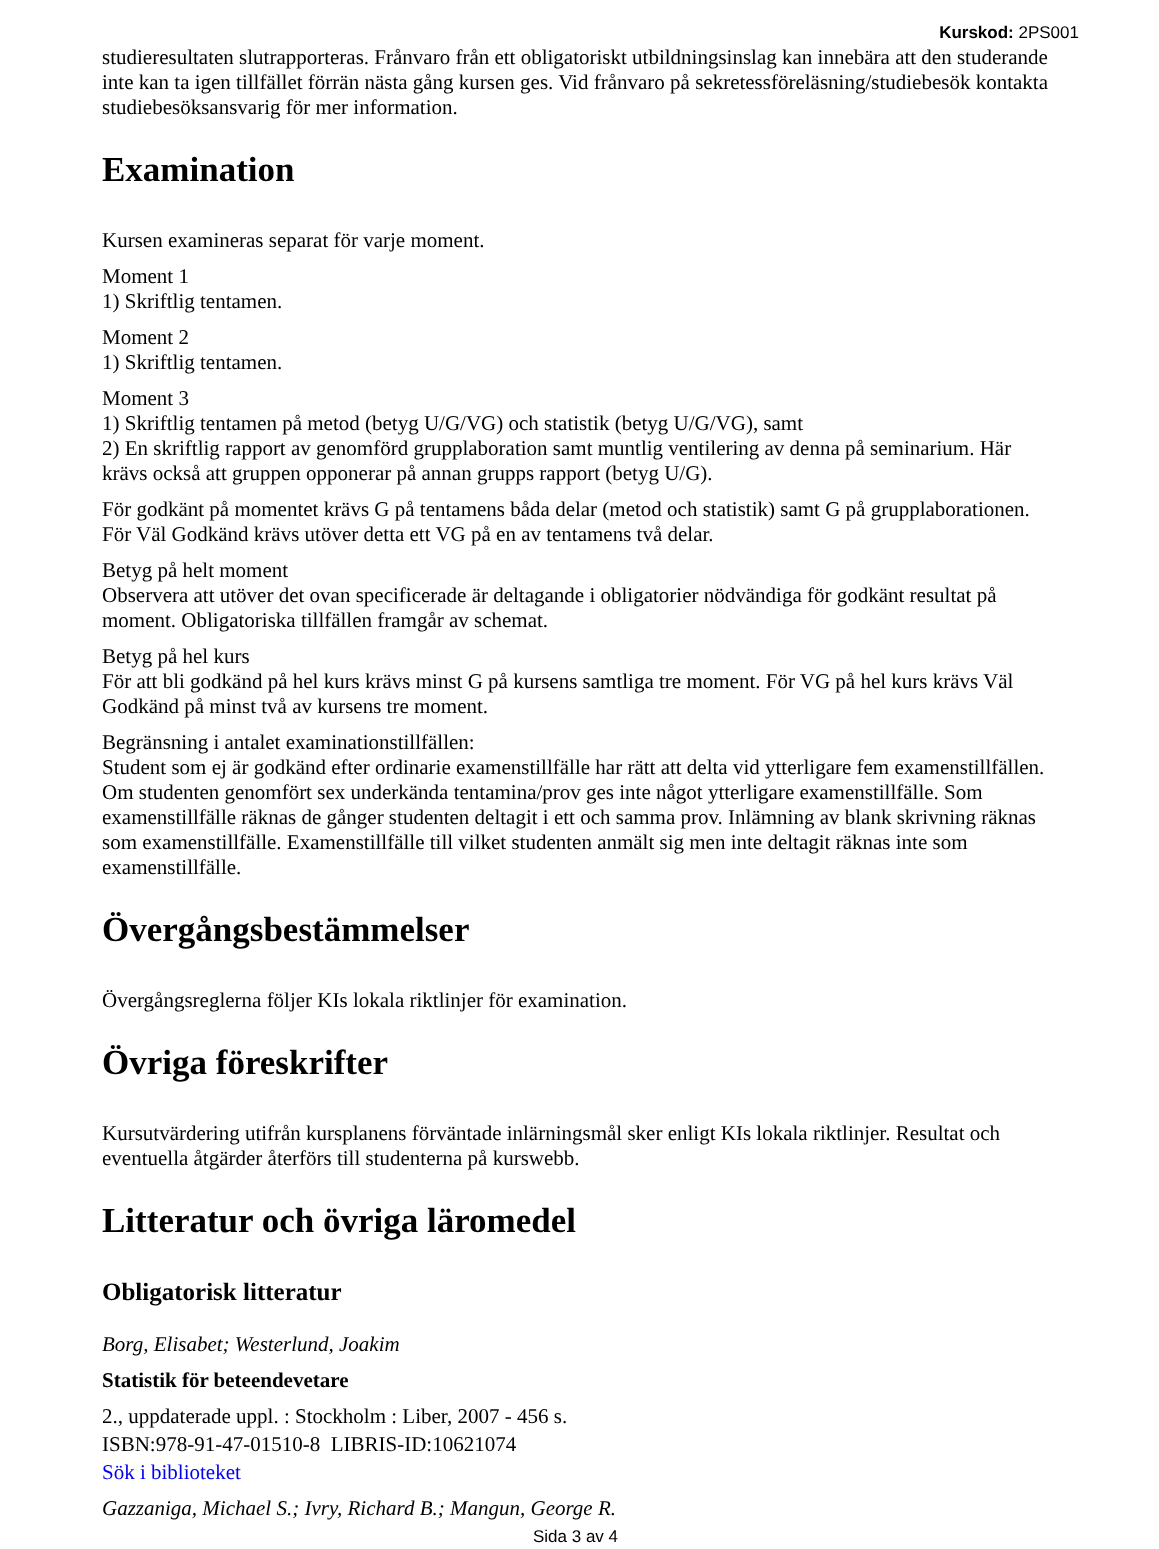Kurskod: 2PS001
studieresultaten slutrapporteras. Frånvaro från ett obligatoriskt utbildningsinslag kan innebära att den studerande inte kan ta igen tillfället förrän nästa gång kursen ges. Vid frånvaro på sekretessföreläsning/studiebesök kontakta studiebesöksansvarig för mer information.
Examination
Kursen examineras separat för varje moment.
Moment 1
1) Skriftlig tentamen.
Moment 2
1) Skriftlig tentamen.
Moment 3
1) Skriftlig tentamen på metod (betyg U/G/VG) och statistik (betyg U/G/VG), samt
2) En skriftlig rapport av genomförd grupplaboration samt muntlig ventilering av denna på seminarium. Här krävs också att gruppen opponerar på annan grupps rapport (betyg U/G).
För godkänt på momentet krävs G på tentamens båda delar (metod och statistik) samt G på grupplaborationen. För Väl Godkänd krävs utöver detta ett VG på en av tentamens två delar.
Betyg på helt moment
Observera att utöver det ovan specificerade är deltagande i obligatorier nödvändiga för godkänt resultat på moment. Obligatoriska tillfällen framgår av schemat.
Betyg på hel kurs
För att bli godkänd på hel kurs krävs minst G på kursens samtliga tre moment. För VG på hel kurs krävs Väl Godkänd på minst två av kursens tre moment.
Begränsning i antalet examinationstillfällen:
Student som ej är godkänd efter ordinarie examenstillfälle har rätt att delta vid ytterligare fem examenstillfällen. Om studenten genomfört sex underkända tentamina/prov ges inte något ytterligare examenstillfälle. Som examenstillfälle räknas de gånger studenten deltagit i ett och samma prov. Inlämning av blank skrivning räknas som examenstillfälle. Examenstillfälle till vilket studenten anmält sig men inte deltagit räknas inte som examenstillfälle.
Övergångsbestämmelser
Övergångsreglerna följer KIs lokala riktlinjer för examination.
Övriga föreskrifter
Kursutvärdering utifrån kursplanens förväntade inlärningsmål sker enligt KIs lokala riktlinjer. Resultat och eventuella åtgärder återförs till studenterna på kurswebb.
Litteratur och övriga läromedel
Obligatorisk litteratur
Borg, Elisabet; Westerlund, Joakim
Statistik för beteendevetare
2., uppdaterade uppl. : Stockholm : Liber, 2007 - 456 s.
ISBN:978-91-47-01510-8 LIBRIS-ID:10621074
Sök i biblioteket
Gazzaniga, Michael S.; Ivry, Richard B.; Mangun, George R.
Sida 3 av 4